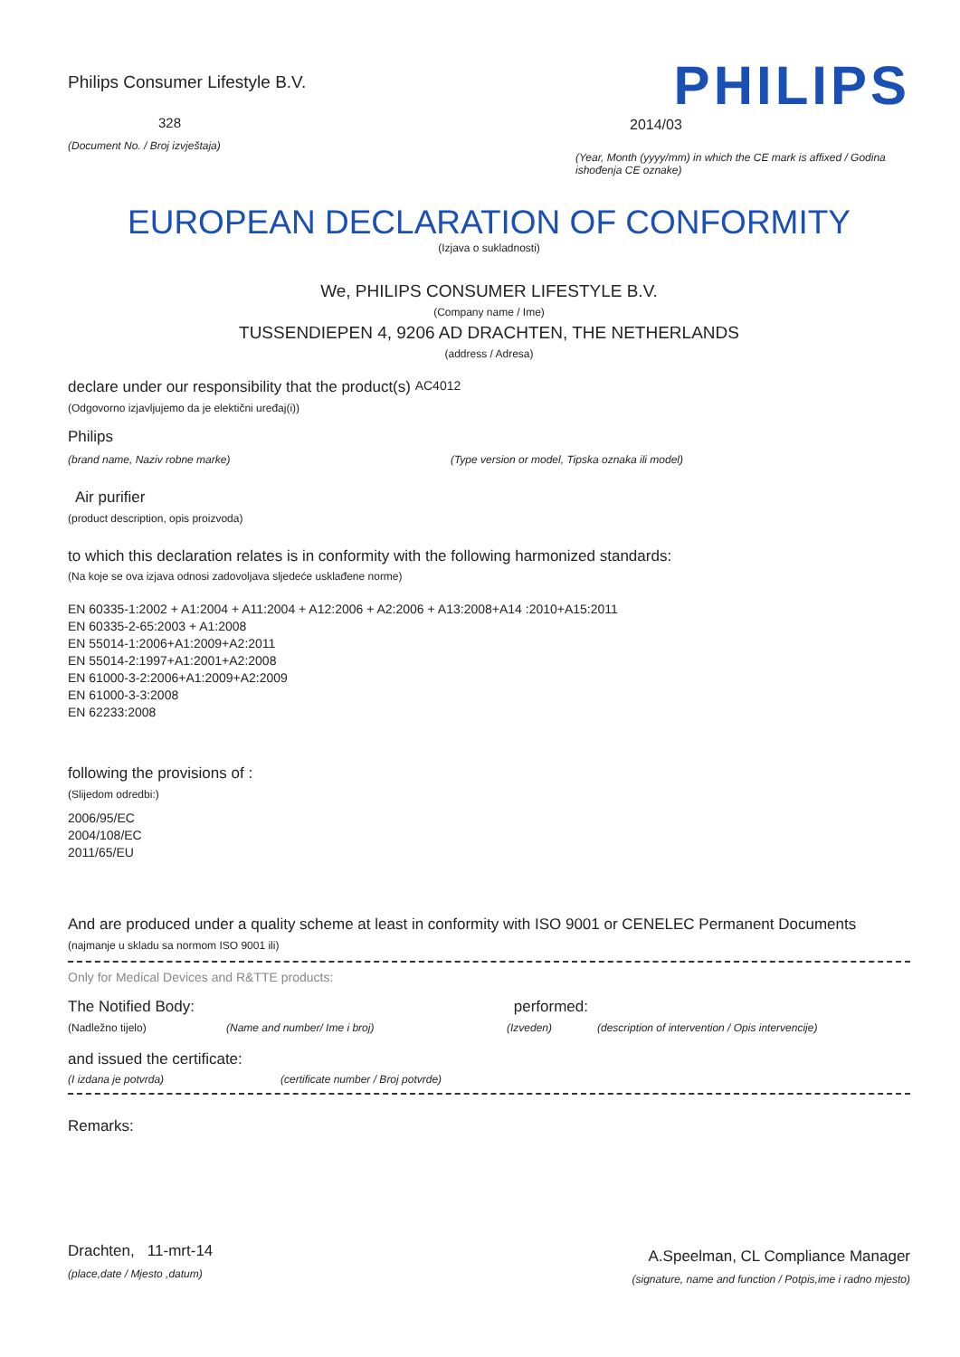Philips Consumer Lifestyle B.V.
328
(Document No. / Broj izvještaja)
PHILIPS
2014/03
(Year, Month (yyyy/mm) in which the CE mark is affixed / Godina ishođenja CE oznake)
EUROPEAN DECLARATION OF CONFORMITY
(Izjava o sukladnosti)
We, PHILIPS CONSUMER LIFESTYLE B.V.
(Company name / Ime)
TUSSENDIEPEN 4, 9206 AD DRACHTEN, THE NETHERLANDS
(address / Adresa)
declare under our responsibility that the product(s) AC4012
(Odgovorno izjavljujemo da je elektični uređaj(i))
Philips
(brand name, Naziv robne marke) (Type version or model, Tipska oznaka ili model)
Air purifier
(product description, opis proizvoda)
to which this declaration relates is in conformity with the following harmonized standards:
(Na koje se ova izjava odnosi zadovoljava sljedeće usklađene norme)
EN 60335-1:2002 + A1:2004 + A11:2004 + A12:2006 + A2:2006 + A13:2008+A14 :2010+A15:2011
EN 60335-2-65:2003 + A1:2008
EN 55014-1:2006+A1:2009+A2:2011
EN 55014-2:1997+A1:2001+A2:2008
EN 61000-3-2:2006+A1:2009+A2:2009
EN 61000-3-3:2008
EN 62233:2008
following the provisions of :
(Slijedom odredbi:)
2006/95/EC
2004/108/EC
2011/65/EU
And are produced under a quality scheme at least in conformity with ISO 9001 or CENELEC Permanent Documents
(najmanje u skladu sa normom ISO 9001 ili)
Only for Medical Devices and R&TTE products:
The Notified Body: performed:
(Nadležno tijelo) (Name and number/ Ime i broj) (Izveden) (description of intervention / Opis intervencije)
and issued the certificate:
(I izdana je potvrda) (certificate number / Broj potvrde)
Remarks:
Drachten, 11-mrt-14
(place,date / Mjesto ,datum)
A.Speelman, CL Compliance Manager
(signature, name and function / Potpis,ime i radno mjesto)